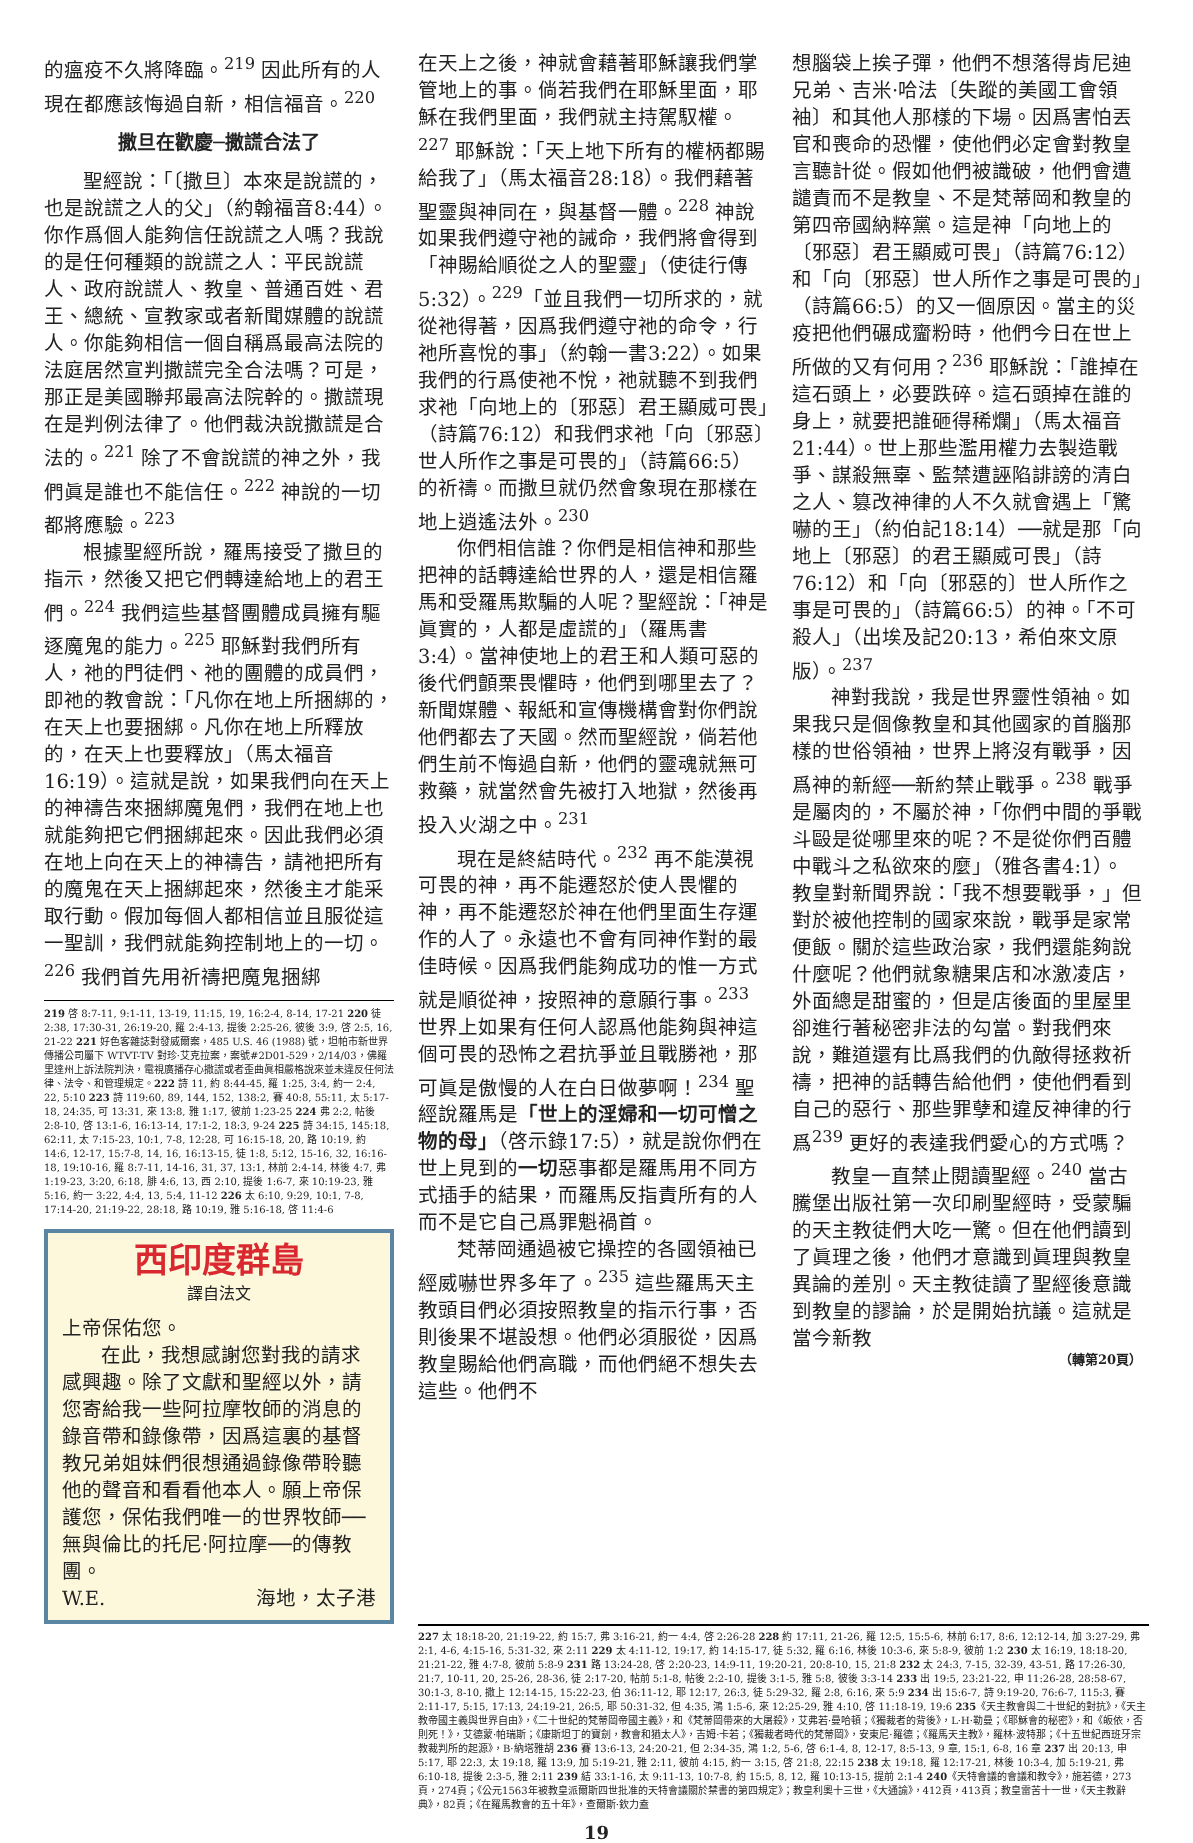的瘟疫不久將降臨。<sup>219</sup> 因此所有的人現在都應該悔過自新，相信福音。<sup>220</sup>
撒旦在歡慶─撒謊合法了
聖經說：「〔撒旦〕本來是說謊的，也是說謊之人的父」（約翰福音8:44）。你作爲個人能夠信任說謊之人嗎？我說的是任何種類的說謊之人：平民說謊人、政府說謊人、教皇、普通百姓、君王、總統、宣教家或者新聞媒體的說謊人。你能夠相信一個自稱爲最高法院的法庭居然宣判撒謊完全合法嗎？可是，那正是美國聯邦最高法院幹的。撒謊現在是判例法律了。他們裁決說撒謊是合法的。<sup>221</sup> 除了不會說謊的神之外，我們眞是誰也不能信任。<sup>222</sup> 神說的一切都將應驗。<sup>223</sup>
根據聖經所說，羅馬接受了撒旦的指示，然後又把它們轉達給地上的君王們。<sup>224</sup> 我們這些基督團體成員擁有驅逐魔鬼的能力。<sup>225</sup> 耶穌對我們所有人，祂的門徒們、祂的團體的成員們，即祂的教會說：「凡你在地上所捆綁的，在天上也要捆綁。凡你在地上所釋放的，在天上也要釋放」（馬太福音16:19）。這就是說，如果我們向在天上的神禱告來捆綁魔鬼們，我們在地上也就能夠把它們捆綁起來。因此我們必須在地上向在天上的神禱告，請祂把所有的魔鬼在天上捆綁起來，然後主才能采取行動。假加每個人都相信並且服從這一聖訓，我們就能夠控制地上的一切。<sup>226</sup> 我們首先用祈禱把魔鬼捆綁
219 啓 8:7-11, 9:1-11, 13-19, 11:15, 19, 16:2-4, 8-14, 17-21 220 徒 2:38, 17:30-31, 26:19-20, 羅 2:4-13, 提後 2:25-26, 彼後 3:9, 啓 2:5, 16, 21-22 221 好色客雜誌對發威爾案，485 U.S. 46 (1988) 號，坦帕市新世界傳播公司屬下 WTVT-TV 對珍·艾克拉案，案號#2D01-529，2/14/03，佛羅里達州上訴法院判決，電視廣播存心撒謊或者歪曲眞相嚴格說來並未違反任何法律、法令、和管理規定。222 詩 11, 約 8:44-45, 羅 1:25, 3:4, 約一 2:4, 22, 5:10 223 詩 119:60, 89, 144, 152, 138:2, 賽 40:8, 55:11, 太 5:17-18, 24:35, 可 13:31, 來 13:8, 雅 1:17, 彼前 1:23-25 224 弗 2:2, 帖後 2:8-10, 啓 13:1-6, 16:13-14, 17:1-2, 18:3, 9-24 225 詩 34:15, 145:18, 62:11, 太 7:15-23, 10:1, 7-8, 12:28, 可 16:15-18, 20, 路 10:19, 約 14:6, 12-17, 15:7-8, 14, 16, 16:13-15, 徒 1:8, 5:12, 15-16, 32, 16:16-18, 19:10-16, 羅 8:7-11, 14-16, 31, 37, 13:1, 林前 2:4-14, 林後 4:7, 弗 1:19-23, 3:20, 6:18, 腓 4:6, 13, 西 2:10, 提後 1:6-7, 來 10:19-23, 雅 5:16, 約一 3:22, 4:4, 13, 5:4, 11-12 226 太 6:10, 9:29, 10:1, 7-8, 17:14-20, 21:19-22, 28:18, 路 10:19, 雅 5:16-18, 啓 11:4-6
西印度群島
譯自法文
上帝保佑您。
在此，我想感謝您對我的請求感興趣。除了文獻和聖經以外，請您寄給我一些阿拉摩牧師的消息的錄音帶和錄像帶，因爲這裏的基督教兄弟姐妹們很想通過錄像帶聆聽他的聲音和看看他本人。願上帝保護您，保佑我們唯一的世界牧師──無與倫比的托尼·阿拉摩──的傳教團。
W.E. 海地，太子港
在天上之後，神就會藉著耶穌讓我們掌管地上的事。倘若我們在耶穌里面，耶穌在我們里面，我們就主持駕馭權。<sup>227</sup> 耶穌說：「天上地下所有的權柄都賜給我了」（馬太福音28:18）。我們藉著聖靈與神同在，與基督一體。<sup>228</sup> 神說如果我們遵守祂的誡命，我們將會得到「神賜給順從之人的聖靈」（使徒行傳5:32）。<sup>229</sup>「並且我們一切所求的，就從祂得著，因爲我們遵守祂的命令，行祂所喜悅的事」（約翰一書3:22）。如果我們的行爲使祂不悅，祂就聽不到我們求祂「向地上的〔邪惡〕君王顯威可畏」（詩篇76:12）和我們求祂「向〔邪惡〕世人所作之事是可畏的」（詩篇66:5）的祈禱。而撒旦就仍然會象現在那樣在地上逍遙法外。<sup>230</sup>
你們相信誰？你們是相信神和那些把神的話轉達給世界的人，還是相信羅馬和受羅馬欺騙的人呢？聖經說：「神是眞實的，人都是虛謊的」（羅馬書3:4）。當神使地上的君王和人類可惡的後代們顫栗畏懼時，他們到哪里去了？新聞媒體、報紙和宣傳機構會對你們說他們都去了天國。然而聖經說，倘若他們生前不悔過自新，他們的靈魂就無可救藥，就當然會先被打入地獄，然後再投入火湖之中。<sup>231</sup>
現在是終結時代。<sup>232</sup> 再不能漠視可畏的神，再不能遷怒於使人畏懼的神，再不能遷怒於神在他們里面生存運作的人了。永遠也不會有同神作對的最佳時候。因爲我們能夠成功的惟一方式就是順從神，按照神的意願行事。<sup>233</sup> 世界上如果有任何人認爲他能夠與神這個可畏的恐怖之君抗爭並且戰勝祂，那可眞是傲慢的人在白日做夢啊！<sup>234</sup> 聖經說羅馬是「世上的淫婦和一切可憎之物的母」（啓示錄17:5），就是說你們在世上見到的一切惡事都是羅馬用不同方式插手的結果，而羅馬反指責所有的人而不是它自己爲罪魁禍首。
梵蒂岡通過被它操控的各國領袖已經威嚇世界多年了。<sup>235</sup> 這些羅馬天主教頭目們必須按照教皇的指示行事，否則後果不堪設想。他們必須服從，因爲教皇賜給他們高職，而他們絕不想失去這些。他們不
想腦袋上挨子彈，他們不想落得肯尼迪兄弟、吉米·哈法〔失蹤的美國工會領袖〕和其他人那樣的下場。因爲害怕丟官和喪命的恐懼，使他們必定會對教皇言聽計從。假如他們被識破，他們會遭譴責而不是教皇、不是梵蒂岡和教皇的第四帝國納粹黨。這是神「向地上的〔邪惡〕君王顯威可畏」（詩篇76:12）和「向〔邪惡〕世人所作之事是可畏的」（詩篇66:5）的又一個原因。當主的災疫把他們碾成齏粉時，他們今日在世上所做的又有何用？<sup>236</sup> 耶穌說：「誰掉在這石頭上，必要跌碎。這石頭掉在誰的身上，就要把誰砸得稀爛」（馬太福音21:44）。世上那些濫用權力去製造戰爭、謀殺無辜、監禁遭誣陷誹謗的清白之人、篡改神律的人不久就會遇上「驚嚇的王」（約伯記18:14）──就是那「向地上〔邪惡〕的君王顯威可畏」（詩76:12）和「向〔邪惡的〕世人所作之事是可畏的」（詩篇66:5）的神。「不可殺人」（出埃及記20:13，希伯來文原版）。<sup>237</sup>
神對我說，我是世界靈性領袖。如果我只是個像教皇和其他國家的首腦那樣的世俗領袖，世界上將沒有戰爭，因爲神的新經──新約禁止戰爭。<sup>238</sup> 戰爭是屬肉的，不屬於神，「你們中間的爭戰斗毆是從哪里來的呢？不是從你們百體中戰斗之私欲來的麼」（雅各書4:1）。教皇對新聞界說：「我不想要戰爭，」但對於被他控制的國家來說，戰爭是家常便飯。關於這些政治家，我們還能夠說什麼呢？他們就象糖果店和冰激凌店，外面總是甜蜜的，但是店後面的里屋里卻進行著秘密非法的勾當。對我們來說，難道還有比爲我們的仇敵得拯救祈禱，把神的話轉告給他們，使他們看到自己的惡行、那些罪孽和違反神律的行爲<sup>239</sup> 更好的表達我們愛心的方式嗎？
教皇一直禁止閱讀聖經。<sup>240</sup> 當古騰堡出版社第一次印刷聖經時，受蒙騙的天主教徒們大吃一驚。但在他們讀到了眞理之後，他們才意識到眞理與教皇異論的差別。天主教徒讀了聖經後意識到教皇的謬論，於是開始抗議。這就是當今新教
（轉第20頁）
227 太 18:18-20, 21:19-22, 約 15:7, 弗 3:16-21, 約一 4:4, 啓 2:26-28 228 約 17:11, 21-26, 羅 12:5, 15:5-6, 林前 6:17, 8:6, 12:12-14, 加 3:27-29, 弗 2:1, 4-6, 4:15-16, 5:31-32, 來 2:11 229 太 4:11-12, 19:17, 約 14:15-17, 徒 5:32, 羅 6:16, 林後 10:3-6, 來 5:8-9, 彼前 1:2 230 太 16:19, 18:18-20, 21:21-22, 雅 4:7-8, 彼前 5:8-9 231 路 13:24-28, 啓 2:20-23, 14:9-11, 19:20-21, 20:8-10, 15, 21:8 232 太 24:3, 7-15, 32-39, 43-51, 路 17:26-30, 21:7, 10-11, 20, 25-26, 28-36, 徒 2:17-20, 帖前 5:1-8, 帖後 2:2-10, 提後 3:1-5, 雅 5:8, 彼後 3:3-14 233 出 19:5, 23:21-22, 申 11:26-28, 28:58-67, 30:1-3, 8-10, 撒上 12:14-15, 15:22-23, 伯 36:11-12, 耶 12:17, 26:3, 徒 5:29-32, 羅 2:8, 6:16, 來 5:9 234 出 15:6-7, 詩 9:19-20, 76:6-7, 115:3, 賽 2:11-17, 5:15, 17:13, 24:19-21, 26:5, 耶 50:31-32, 但 4:35, 鴻 1:5-6, 來 12:25-29, 雅 4:10, 啓 11:18-19, 19:6 235《天主教會與二十世紀的對抗》，《天主教帝國主義與世界自由》，《二十世紀的梵蒂岡帝國主義》，和《梵蒂岡帶來的大屠殺》，艾弗若·曼哈頓；《獨裁者的背後》，L·H·勒曼；《耶穌會的秘密》，和《皈依，否則死！》，艾德蒙·帕瑞斯；《康斯坦丁的寶劍，教會和猶太人》，吉姆·卡若；《獨裁者時代的梵蒂岡》，安東尼·羅德；《羅馬天主教》，羅林·波特那；《十五世紀西班牙宗教裁判所的起源》，B·納塔雅胡 236 賽 13:6-13, 24:20-21, 但 2:34-35, 鴻 1:2, 5-6, 啓 6:1-4, 8, 12-17, 8:5-13, 9 章, 15:1, 6-8, 16 章 237 出 20:13, 申 5:17, 耶 22:3, 太 19:18, 羅 13:9, 加 5:19-21, 雅 2:11, 彼前 4:15, 約一 3:15, 啓 21:8, 22:15 238 太 19:18, 羅 12:17-21, 林後 10:3-4, 加 5:19-21, 弗 6:10-18, 提後 2:3-5, 雅 2:11 239 結 33:1-16, 太 9:11-13, 10:7-8, 約 15:5, 8, 12, 羅 10:13-15, 提前 2:1-4 240《天特會議的會議和教令》，施若德，273頁，274頁；《公元1563年被教皇派爾斯四世批准的天特會議關於禁書的第四規定》；教皇利奧十三世，《大通諭》，412頁，413頁；教皇雷苦十一世，《天主教辭典》，82頁；《在羅馬教會的五十年》，查爾斯·欽力盍
19